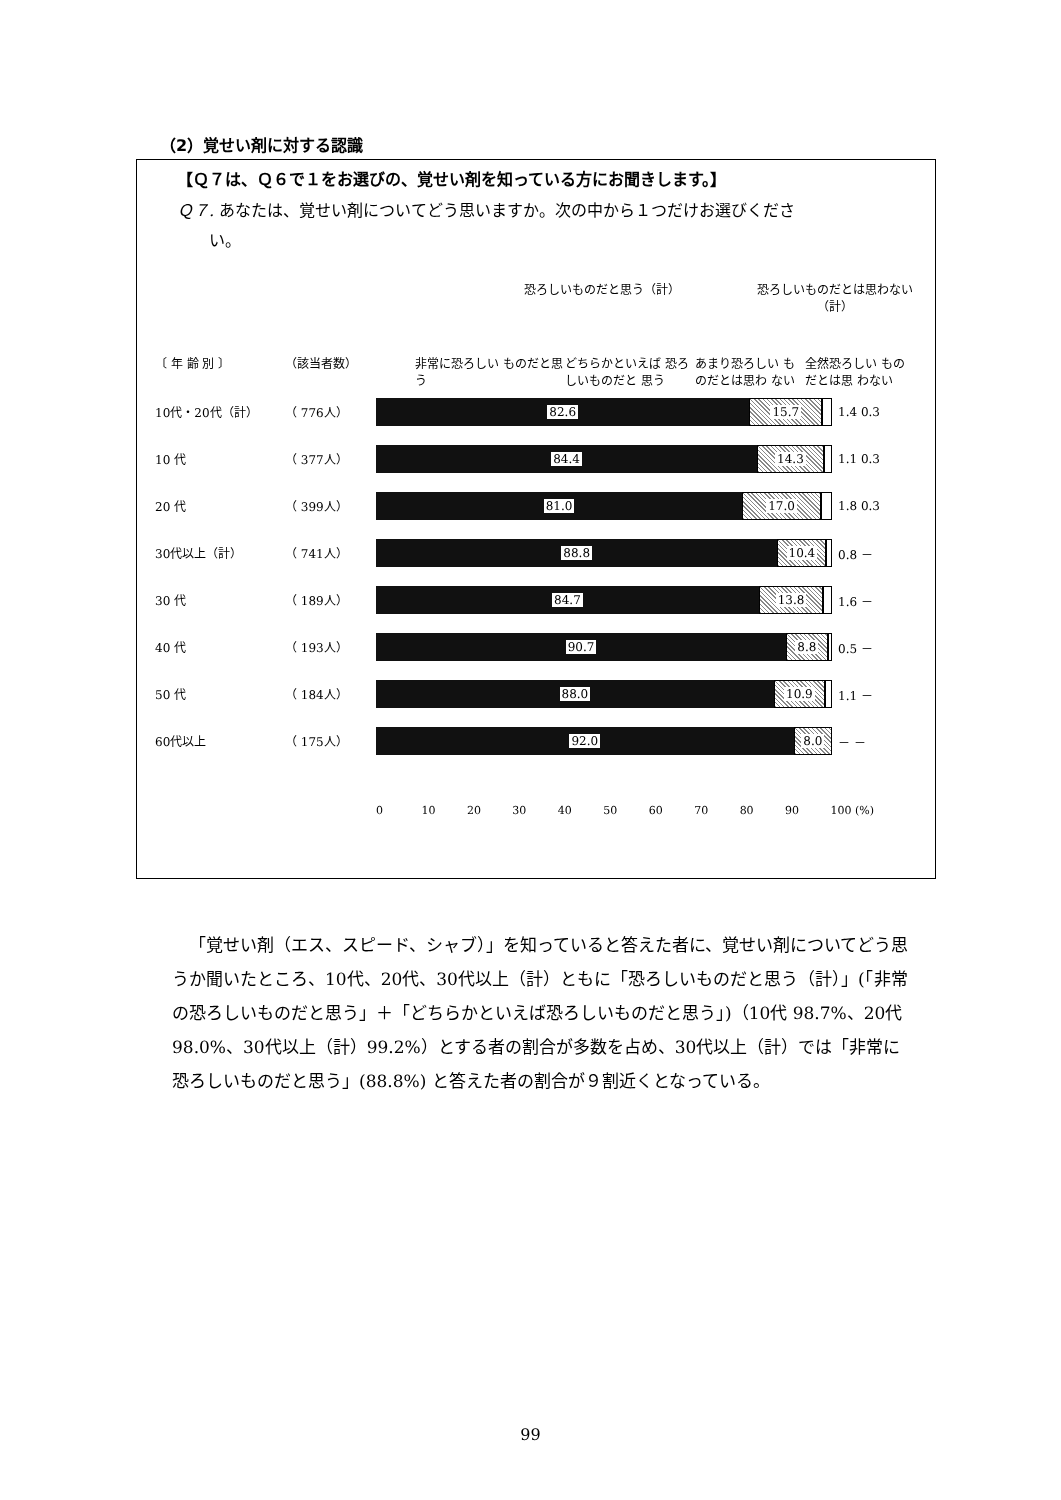（2）覚せい剤に対する認識
【Ｑ７は、Ｑ６で１をお選びの、覚せい剤を知っている方にお聞きします。】
Ｑ７. あなたは、覚せい剤についてどう思いますか。次の中から１つだけお選びくださ
  い。
恐ろしいものだと思う（計） 恐ろしいものだとは思わない（計）
〔 年 齢 別 〕 （該当者数） 非常に恐ろしい ものだと思う
どちらかといえば 恐ろしいものだと 思う
あまり恐ろしい ものだとは思わ ない
全然恐ろしい ものだとは思 わない
10代・20代（計） （ 776人）
82.6 15.7
1.4 0.3
10 代 （ 377人）
84.4 14.3
1.1 0.3
20 代 （ 399人）
81.0 17.0
1.8 0.3
30代以上（計） （ 741人）
88.8 10.4
0.8 －
30 代 （ 189人）
84.7 13.8
1.6 －
40 代 （ 193人）
90.7 8.8
0.5 －
50 代 （ 184人）
88.0 10.9
1.1 －
60代以上 （ 175人）
92.0 8.0
－ －
0 10 20 30 40 50 60 70 80 90 100 (%)
 「覚せい剤（エス、スピード、シャブ）」を知っていると答えた者に、覚せい剤についてどう思うか聞いたところ、10代、20代、30代以上（計）ともに「恐ろしいものだと思う（計）」(「非常の恐ろしいものだと思う」＋「どちらかといえば恐ろしいものだと思う」)（10代 98.7%、20代 98.0%、30代以上（計）99.2%）とする者の割合が多数を占め、30代以上（計）では「非常に恐ろしいものだと思う」(88.8%) と答えた者の割合が９割近くとなっている。
99